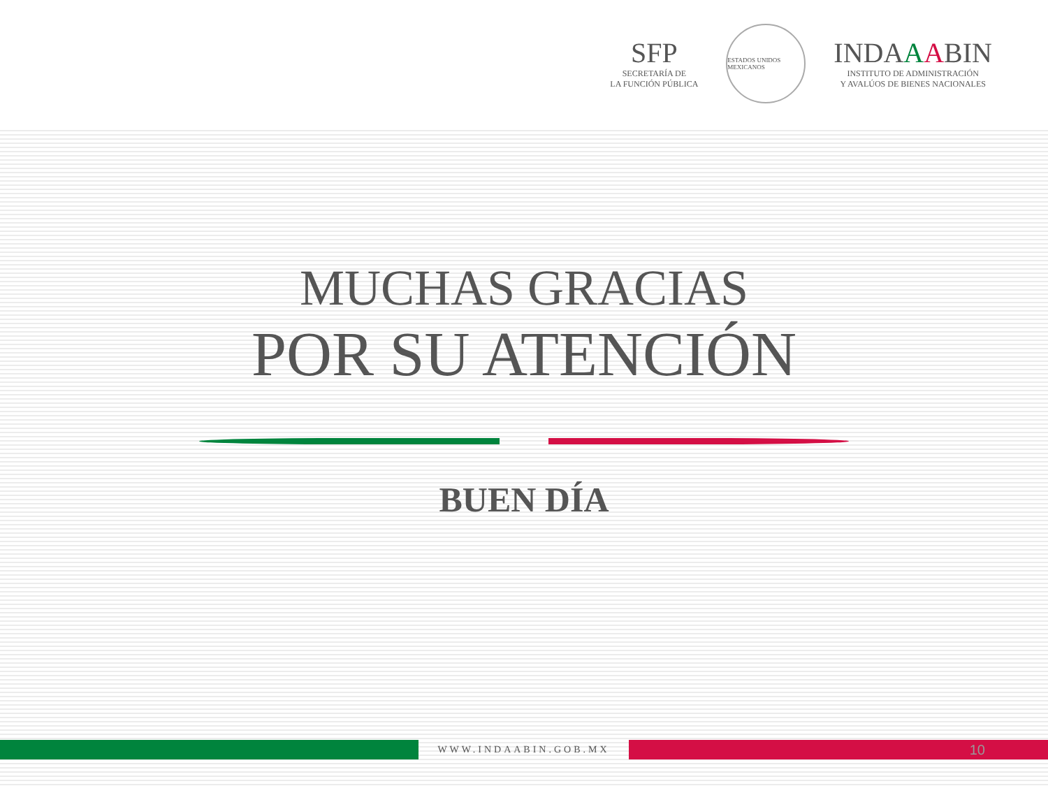SFP
SECRETARÍA DE
LA FUNCIÓN PÚBLICA
ESTADOS UNIDOS MEXICANOS
INDAAABIN
INSTITUTO DE ADMINISTRACIÓN
Y AVALÚOS DE BIENES NACIONALES
MUCHAS GRACIAS
POR SU ATENCIÓN
BUEN DÍA
WWW.INDAABIN.GOB.MX
10